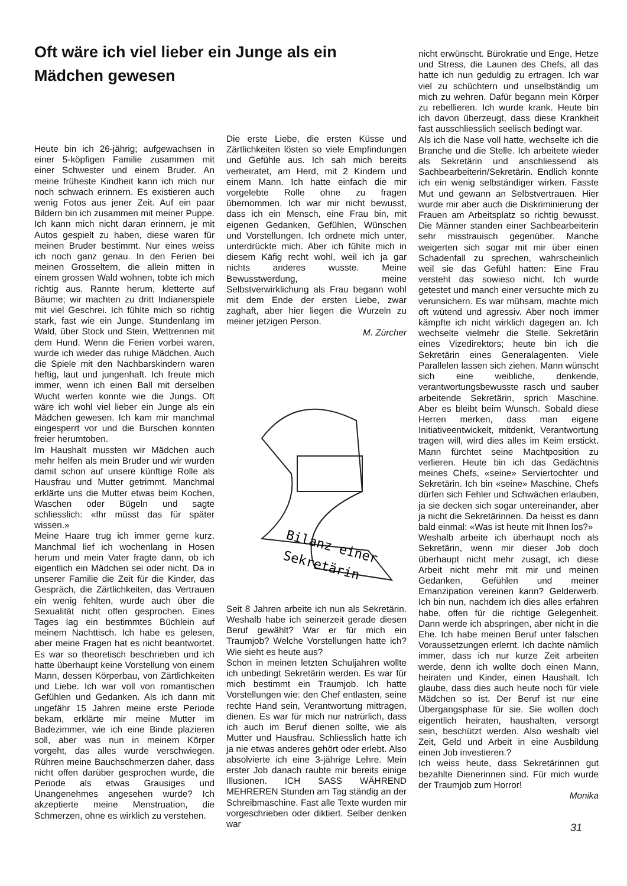Oft wäre ich viel lieber ein Junge als ein Mädchen gewesen
Heute bin ich 26-jährig; aufgewachsen in einer 5-köpfigen Familie zusammen mit einer Schwester und einem Bruder. An meine früheste Kindheit kann ich mich nur noch schwach erinnern. Es existieren auch wenig Fotos aus jener Zeit. Auf ein paar Bildern bin ich zusammen mit meiner Puppe. Ich kann mich nicht daran erinnern, je mit Autos gespielt zu haben, diese waren für meinen Bruder bestimmt. Nur eines weiss ich noch ganz genau. In den Ferien bei meinen Grosseltern, die allein mitten in einem grossen Wald wohnen, tobte ich mich richtig aus. Rannte herum, kletterte auf Bäume; wir machten zu dritt Indianerspiele mit viel Geschrei. Ich fühlte mich so richtig stark, fast wie ein Junge. Stundenlang im Wald, über Stock und Stein, Wettrennen mit dem Hund. Wenn die Ferien vorbei waren, wurde ich wieder das ruhige Mädchen. Auch die Spiele mit den Nachbarskindern waren heftig, laut und jungenhaft. Ich freute mich immer, wenn ich einen Ball mit derselben Wucht werfen konnte wie die Jungs. Oft wäre ich wohl viel lieber ein Junge als ein Mädchen gewesen. Ich kam mir manchmal eingesperrt vor und die Burschen konnten freier herumtoben.
Im Haushalt mussten wir Mädchen auch mehr helfen als mein Bruder und wir wurden damit schon auf unsere künftige Rolle als Hausfrau und Mutter getrimmt. Manchmal erklärte uns die Mutter etwas beim Kochen, Waschen oder Bügeln und sagte schliesslich: «Ihr müsst das für später wissen.»
Meine Haare trug ich immer gerne kurz. Manchmal lief ich wochenlang in Hosen herum und mein Vater fragte dann, ob ich eigentlich ein Mädchen sei oder nicht. Da in unserer Familie die Zeit für die Kinder, das Gespräch, die Zärtlichkeiten, das Vertrauen ein wenig fehlten, wurde auch über die Sexualität nicht offen gesprochen. Eines Tages lag ein bestimmtes Büchlein auf meinem Nachttisch. Ich habe es gelesen, aber meine Fragen hat es nicht beantwortet. Es war so theoretisch beschrieben und ich hatte überhaupt keine Vorstellung von einem Mann, dessen Körperbau, von Zärtlichkeiten und Liebe. Ich war voll von romantischen Gefühlen und Gedanken. Als ich dann mit ungefähr 15 Jahren meine erste Periode bekam, erklärte mir meine Mutter im Badezimmer, wie ich eine Binde plazieren soll, aber was nun in meinem Körper vorgeht, das alles wurde verschwiegen. Rühren meine Bauchschmerzen daher, dass nicht offen darüber gesprochen wurde, die Periode als etwas Grausiges und Unangenehmes angesehen wurde? Ich akzeptierte meine Menstruation, die Schmerzen, ohne es wirklich zu verstehen.
Die erste Liebe, die ersten Küsse und Zärtlichkeiten lösten so viele Empfindungen und Gefühle aus. Ich sah mich bereits verheiratet, am Herd, mit 2 Kindern und einem Mann. Ich hatte einfach die mir vorgelebte Rolle ohne zu fragen übernommen. Ich war mir nicht bewusst, dass ich ein Mensch, eine Frau bin, mit eigenen Gedanken, Gefühlen, Wünschen und Vorstellungen. Ich ordnete mich unter, unterdrückte mich. Aber ich fühlte mich in diesem Käfig recht wohl, weil ich ja gar nichts anderes wusste. Meine Bewusstwerdung, meine Selbstverwirklichung als Frau begann wohl mit dem Ende der ersten Liebe, zwar zaghaft, aber hier liegen die Wurzeln zu meiner jetzigen Person.
M. Zürcher
Bilanz einer
Sekretärin
Seit 8 Jahren arbeite ich nun als Sekretärin. Weshalb habe ich seinerzeit gerade diesen Beruf gewählt? War er für mich ein Traumjob? Welche Vorstellungen hatte ich? Wie sieht es heute aus?
Schon in meinen letzten Schuljahren wollte ich unbedingt Sekretärin werden. Es war für mich bestimmt ein Traumjob. Ich hatte Vorstellungen wie: den Chef entlasten, seine rechte Hand sein, Verantwortung mittragen, dienen. Es war für mich nur natrürlich, dass ich auch im Beruf dienen sollte, wie als Mutter und Hausfrau. Schliesslich hatte ich ja nie etwas anderes gehört oder erlebt. Also absolvierte ich eine 3-jährige Lehre. Mein erster Job danach raubte mir bereits einige Illusionen. ICH SASS WÄHREND MEHREREN Stunden am Tag ständig an der Schreibmaschine. Fast alle Texte wurden mir vorgeschrieben oder diktiert. Selber denken war
nicht erwünscht. Bürokratie und Enge, Hetze und Stress, die Launen des Chefs, all das hatte ich nun geduldig zu ertragen. Ich war viel zu schüchtern und unselbständig um mich zu wehren. Dafür begann mein Körper zu rebellieren. Ich wurde krank. Heute bin ich davon überzeugt, dass diese Krankheit fast ausschliesslich seelisch bedingt war.
Als ich die Nase voll hatte, wechselte ich die Branche und die Stelle. Ich arbeitete wieder als Sekretärin und anschliessend als Sachbearbeiterin/Sekretärin. Endlich konnte ich ein wenig selbständiger wirken. Fasste Mut und gewann an Selbstvertrauen. Hier wurde mir aber auch die Diskriminierung der Frauen am Arbeitsplatz so richtig bewusst. Die Männer standen einer Sachbearbeiterin sehr misstrauisch gegenüber. Manche weigerten sich sogar mit mir über einen Schadenfall zu sprechen, wahrscheinlich weil sie das Gefühl hatten: Eine Frau versteht das sowieso nicht. Ich wurde getestet und manch einer versuchte mich zu verunsichern. Es war mühsam, machte mich oft wütend und agressiv. Aber noch immer kämpfte ich nicht wirklich dagegen an. Ich wechselte vielmehr die Stelle. Sekretärin eines Vizedirektors; heute bin ich die Sekretärin eines Generalagenten. Viele Parallelen lassen sich ziehen. Mann wünscht sich eine weibliche, denkende, verantwortungsbewusste rasch und sauber arbeitende Sekretärin, sprich Maschine. Aber es bleibt beim Wunsch. Sobald diese Herren merken, dass man eigene Initiativeentwickelt, mitdenkt, Verantwortung tragen will, wird dies alles im Keim erstickt. Mann fürchtet seine Machtposition zu verlieren. Heute bin ich das Gedächtnis meines Chefs, «seine» Serviertochter und Sekretärin. Ich bin «seine» Maschine. Chefs dürfen sich Fehler und Schwächen erlauben, ja sie decken sich sogar untereinander, aber ja nicht die Sekretärinnen. Da heisst es dann bald einmal: «Was ist heute mit Ihnen los?»
Weshalb arbeite ich überhaupt noch als Sekretärin, wenn mir dieser Job doch überhaupt nicht mehr zusagt, ich diese Arbeit nicht mehr mit mir und meinen Gedanken, Gefühlen und meiner Emanzipation vereinen kann? Gelderwerb. Ich bin nun, nachdem ich dies alles erfahren habe, offen für die richtige Gelegenheit. Dann werde ich abspringen, aber nicht in die Ehe. Ich habe meinen Beruf unter falschen Voraussetzungen erlernt. Ich dachte nämlich immer, dass ich nur kurze Zeit arbeiten werde, denn ich wollte doch einen Mann, heiraten und Kinder, einen Haushalt. Ich glaube, dass dies auch heute noch für viele Mädchen so ist. Der Beruf ist nur eine Übergangsphase für sie. Sie wollen doch eigentlich heiraten, haushalten, versorgt sein, beschützt werden. Also weshalb viel Zeit, Geld und Arbeit in eine Ausbildung einen Job investieren.?
Ich weiss heute, dass Sekretärinnen gut bezahlte Dienerinnen sind. Für mich wurde der Traumjob zum Horror!
Monika
31